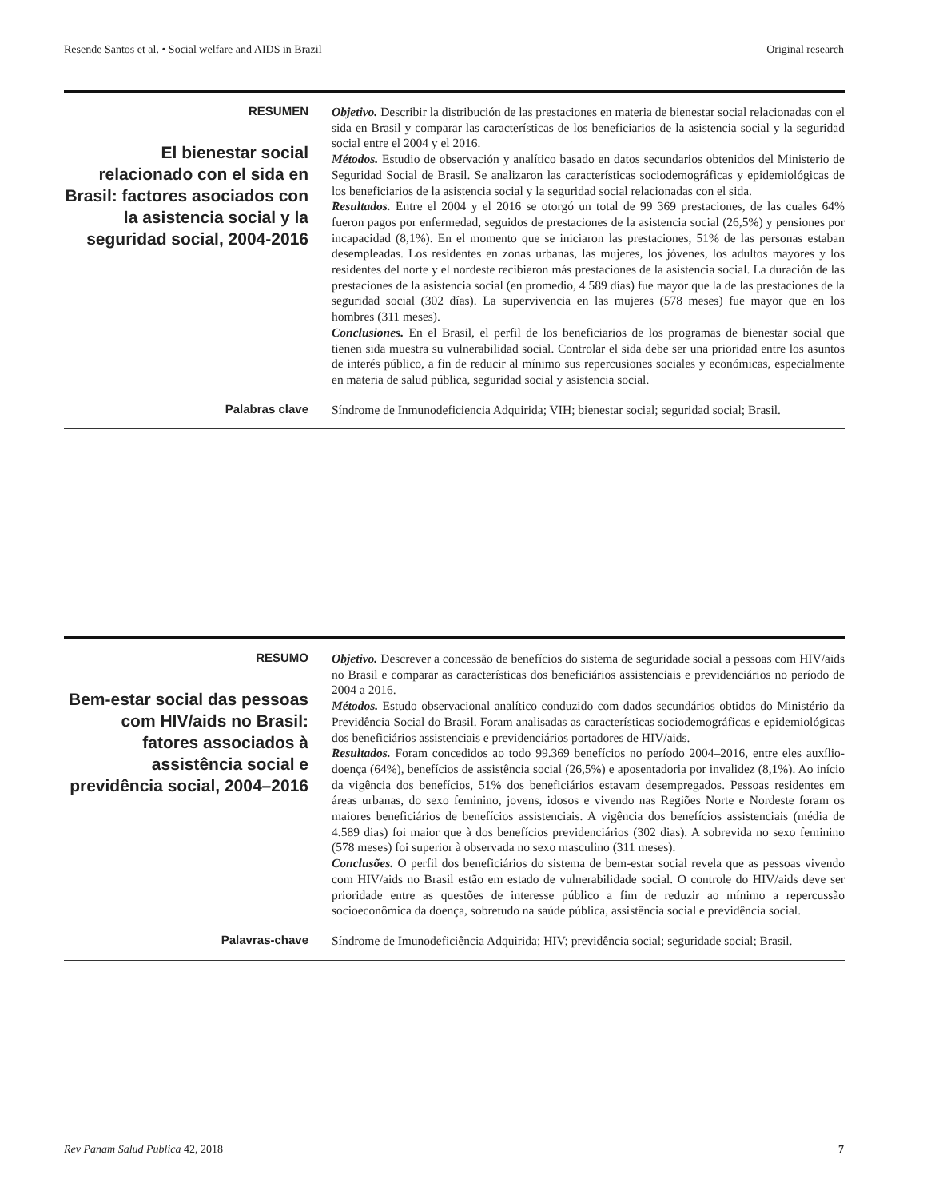Resende Santos et al. • Social welfare and AIDS in Brazil Original research
RESUMEN
El bienestar social relacionado con el sida en Brasil: factores asociados con la asistencia social y la seguridad social, 2004-2016
Objetivo. Describir la distribución de las prestaciones en materia de bienestar social relacionadas con el sida en Brasil y comparar las características de los beneficiarios de la asistencia social y la seguridad social entre el 2004 y el 2016.
Métodos. Estudio de observación y analítico basado en datos secundarios obtenidos del Ministerio de Seguridad Social de Brasil. Se analizaron las características sociodemográficas y epidemiológicas de los beneficiarios de la asistencia social y la seguridad social relacionadas con el sida.
Resultados. Entre el 2004 y el 2016 se otorgó un total de 99 369 prestaciones, de las cuales 64% fueron pagos por enfermedad, seguidos de prestaciones de la asistencia social (26,5%) y pensiones por incapacidad (8,1%). En el momento que se iniciaron las prestaciones, 51% de las personas estaban desempleadas. Los residentes en zonas urbanas, las mujeres, los jóvenes, los adultos mayores y los residentes del norte y el nordeste recibieron más prestaciones de la asistencia social. La duración de las prestaciones de la asistencia social (en promedio, 4 589 días) fue mayor que la de las prestaciones de la seguridad social (302 días). La supervivencia en las mujeres (578 meses) fue mayor que en los hombres (311 meses).
Conclusiones. En el Brasil, el perfil de los beneficiarios de los programas de bienestar social que tienen sida muestra su vulnerabilidad social. Controlar el sida debe ser una prioridad entre los asuntos de interés público, a fin de reducir al mínimo sus repercusiones sociales y económicas, especialmente en materia de salud pública, seguridad social y asistencia social.
Palabras clave
Síndrome de Inmunodeficiencia Adquirida; VIH; bienestar social; seguridad social; Brasil.
RESUMO
Bem-estar social das pessoas com HIV/aids no Brasil: fatores associados à assistência social e previdência social, 2004–2016
Objetivo. Descrever a concessão de benefícios do sistema de seguridade social a pessoas com HIV/aids no Brasil e comparar as características dos beneficiários assistenciais e previdenciários no período de 2004 a 2016.
Métodos. Estudo observacional analítico conduzido com dados secundários obtidos do Ministério da Previdência Social do Brasil. Foram analisadas as características sociodemográficas e epidemiológicas dos beneficiários assistenciais e previdenciários portadores de HIV/aids.
Resultados. Foram concedidos ao todo 99.369 benefícios no período 2004–2016, entre eles auxílio-doença (64%), benefícios de assistência social (26,5%) e aposentadoria por invalidez (8,1%). Ao início da vigência dos benefícios, 51% dos beneficiários estavam desempregados. Pessoas residentes em áreas urbanas, do sexo feminino, jovens, idosos e vivendo nas Regiões Norte e Nordeste foram os maiores beneficiários de benefícios assistenciais. A vigência dos benefícios assistenciais (média de 4.589 dias) foi maior que à dos benefícios previdenciários (302 dias). A sobrevida no sexo feminino (578 meses) foi superior à observada no sexo masculino (311 meses).
Conclusões. O perfil dos beneficiários do sistema de bem-estar social revela que as pessoas vivendo com HIV/aids no Brasil estão em estado de vulnerabilidade social. O controle do HIV/aids deve ser prioridade entre as questões de interesse público a fim de reduzir ao mínimo a repercussão socioeconômica da doença, sobretudo na saúde pública, assistência social e previdência social.
Palavras-chave
Síndrome de Imunodeficiência Adquirida; HIV; previdência social; seguridade social; Brasil.
Rev Panam Salud Publica 42, 2018 7